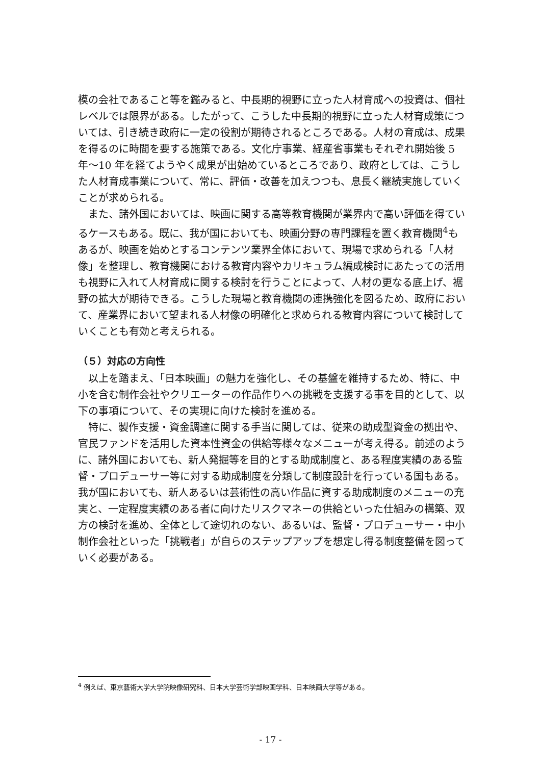模の会社であること等を鑑みると、中長期的視野に立った人材育成への投資は、個社レベルでは限界がある。したがって、こうした中長期的視野に立った人材育成策については、引き続き政府に一定の役割が期待されるところである。人材の育成は、成果を得るのに時間を要する施策である。文化庁事業、経産省事業もそれぞれ開始後 5 年～10 年を経てようやく成果が出始めているところであり、政府としては、こうした人材育成事業について、常に、評価・改善を加えつつも、息長く継続実施していくことが求められる。
また、諸外国においては、映画に関する高等教育機関が業界内で高い評価を得ているケースもある。既に、我が国においても、映画分野の専門課程を置く教育機関<sup>4</sup>もあるが、映画を始めとするコンテンツ業界全体において、現場で求められる「人材像」を整理し、教育機関における教育内容やカリキュラム編成検討にあたっての活用も視野に入れて人材育成に関する検討を行うことによって、人材の更なる底上げ、裾野の拡大が期待できる。こうした現場と教育機関の連携強化を図るため、政府において、産業界において望まれる人材像の明確化と求められる教育内容について検討していくことも有効と考えられる。
（５）対応の方向性
以上を踏まえ、「日本映画」の魅力を強化し、その基盤を維持するため、特に、中小を含む制作会社やクリエーターの作品作りへの挑戦を支援する事を目的として、以下の事項について、その実現に向けた検討を進める。
特に、製作支援・資金調達に関する手当に関しては、従来の助成型資金の拠出や、官民ファンドを活用した資本性資金の供給等様々なメニューが考え得る。前述のように、諸外国においても、新人発掘等を目的とする助成制度と、ある程度実績のある監督・プロデューサー等に対する助成制度を分類して制度設計を行っている国もある。我が国においても、新人あるいは芸術性の高い作品に資する助成制度のメニューの充実と、一定程度実績のある者に向けたリスクマネーの供給といった仕組みの構築、双方の検討を進め、全体として途切れのない、あるいは、監督・プロデューサー・中小制作会社といった「挑戦者」が自らのステップアップを想定し得る制度整備を図っていく必要がある。
<sup>4</sup> 例えば、東京藝術大学大学院映像研究科、日本大学芸術学部映画学科、日本映画大学等がある。
- 17 -